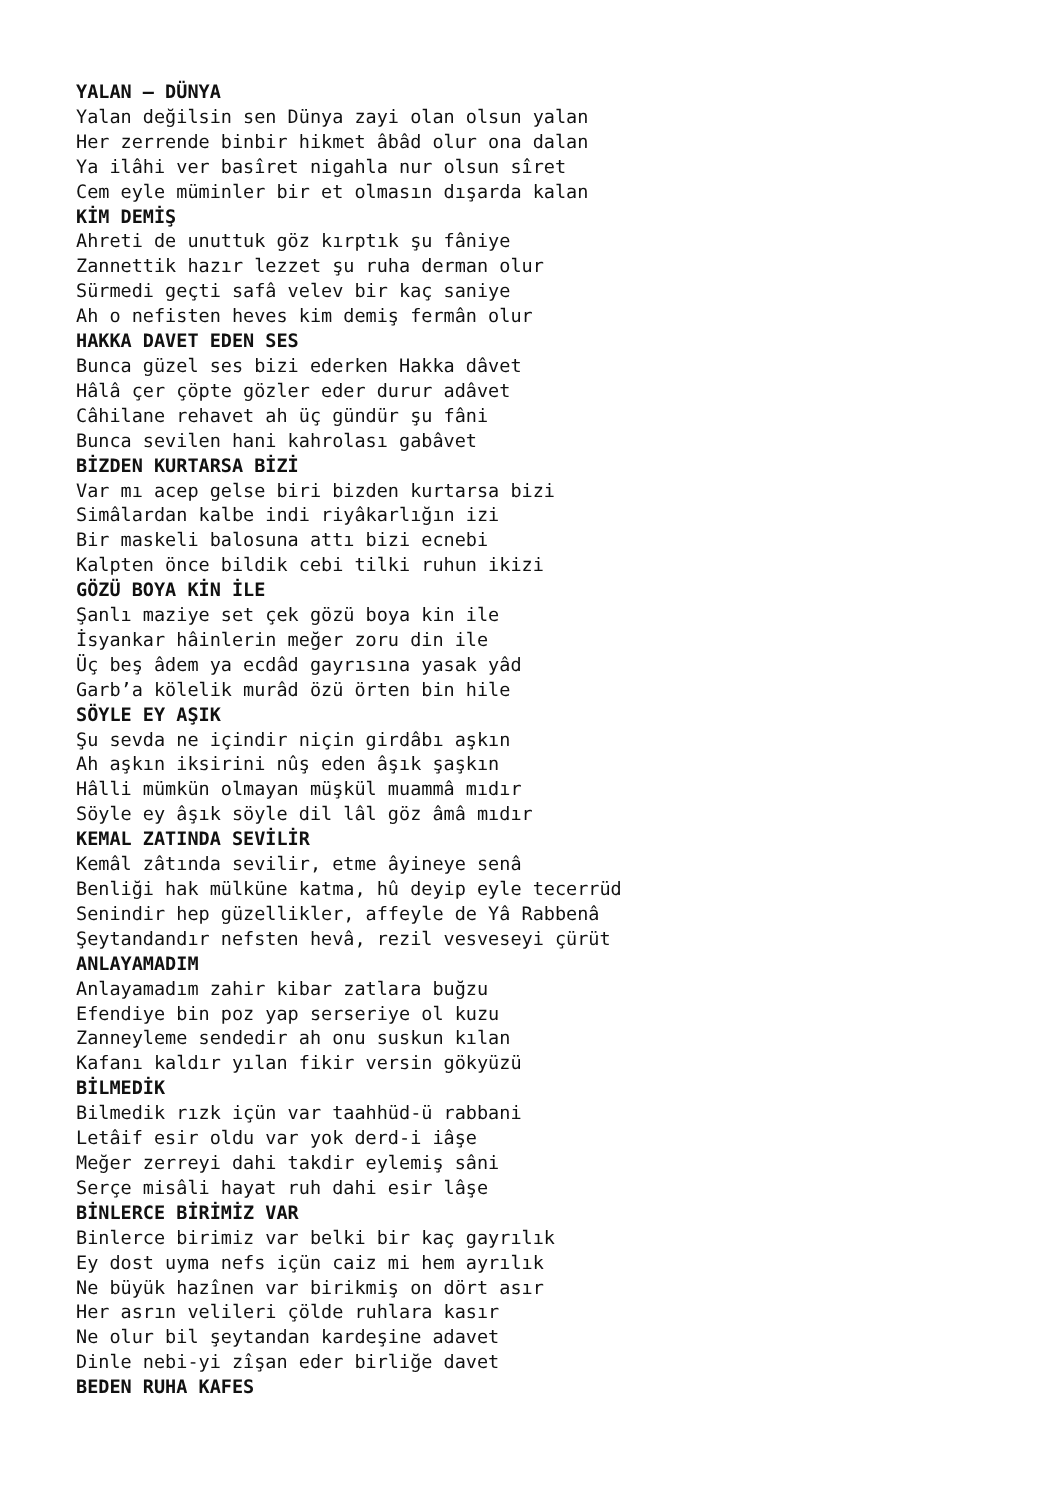YALAN – DÜNYA
Yalan değilsin sen Dünya zayi olan olsun yalan
Her zerrende binbir hikmet âbâd olur ona dalan
Ya ilâhi ver basîret nigahla nur olsun sîret
Cem eyle müminler bir et olmasın dışarda kalan
KİM DEMİŞ
Ahreti de unuttuk göz kırptık şu fâniye
Zannettik hazır lezzet şu ruha derman olur
Sürmedi geçti safâ velev bir kaç saniye
Ah o nefisten heves kim demiş fermân olur
HAKKA DAVET EDEN SES
Bunca güzel ses bizi ederken Hakka dâvet
Hâlâ çer çöpte gözler eder durur adâvet
Câhilane rehavet ah üç gündür şu fâni
Bunca sevilen hani kahrolası gabâvet
BİZDEN KURTARSA BİZİ
Var mı acep gelse biri bizden kurtarsa bizi
Simâlardan kalbe indi riyâkarlığın izi
Bir maskeli balosuna attı bizi ecnebi
Kalpten önce bildik cebi tilki ruhun ikizi
GÖZÜ BOYA KİN İLE
Şanlı maziye set çek gözü boya kin ile
İsyankar hâinlerin meğer zoru din ile
Üç beş âdem ya ecdâd gayrısına yasak yâd
Garb’a kölelik murâd özü örten bin hile
SÖYLE EY AŞIK
Şu sevda ne içindir niçin girdâbı aşkın
Ah aşkın iksirini nûş eden âşık şaşkın
Hâlli mümkün olmayan müşkül muammâ mıdır
Söyle ey âşık söyle dil lâl göz âmâ mıdır
KEMAL ZATINDA SEVİLİR
Kemâl zâtında sevilir, etme âyineye senâ
Benliği hak mülküne katma, hû deyip eyle tecerrüd
Senindir hep güzellikler, affeyle de Yâ Rabbenâ
Şeytandandır nefsten hevâ, rezil vesveseyi çürüt
ANLAYAMADIM
Anlayamadım zahir kibar zatlara buğzu
Efendiye bin poz yap serseriye ol kuzu
Zanneyleme sendedir ah onu suskun kılan
Kafanı kaldır yılan fikir versin gökyüzü
BİLMEDİK
Bilmedik rızk içün var taahhüd-ü rabbani
Letâif esir oldu var yok derd-i iâşe
Meğer zerreyi dahi takdir eylemiş sâni
Serçe misâli hayat ruh dahi esir lâşe
BİNLERCE BİRİMİZ VAR
Binlerce birimiz var belki bir kaç gayrılık
Ey dost uyma nefs içün caiz mi hem ayrılık
Ne büyük hazînen var birikmiş on dört asır
Her asrın velileri çölde ruhlara kasır
Ne olur bil şeytandan kardeşine adavet
Dinle nebi-yi zîşan eder birliğe davet
BEDEN RUHA KAFES